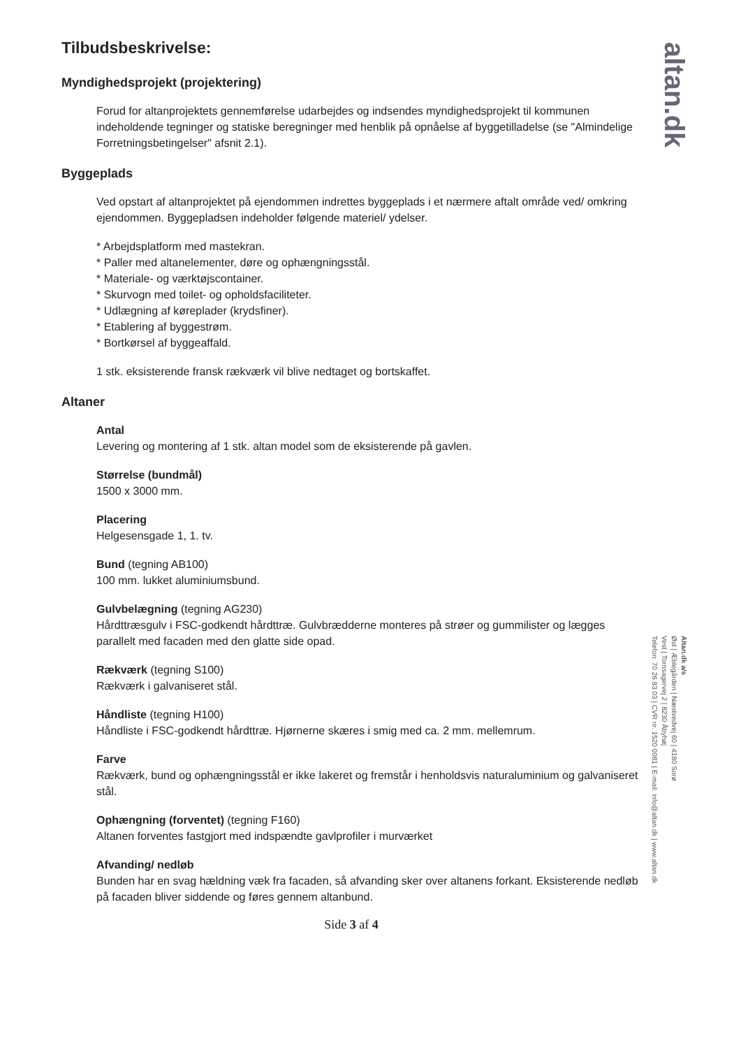altan.dk
Tilbudsbeskrivelse:
Myndighedsprojekt (projektering)
Forud for altanprojektets gennemførelse udarbejdes og indsendes myndighedsprojekt til kommunen indeholdende tegninger og statiske beregninger med henblik på opnåelse af byggetilladelse (se "Almindelige Forretningsbetingelser" afsnit 2.1).
Byggeplads
Ved opstart af altanprojektet på ejendommen indrettes byggeplads i et nærmere aftalt område ved/ omkring ejendommen. Byggepladsen indeholder følgende materiel/ ydelser.
* Arbejdsplatform med mastekran.
* Paller med altanelementer, døre og ophængningsstål.
* Materiale- og værktøjscontainer.
* Skurvogn med toilet- og opholdsfaciliteter.
* Udlægning af køreplader (krydsfiner).
* Etablering af byggestrøm.
* Bortkørsel af byggeaffald.
1 stk. eksisterende fransk rækværk vil blive nedtaget og bortskaffet.
Altaner
Antal
Levering og montering af 1 stk. altan model som de eksisterende på gavlen.
Størrelse (bundmål)
1500 x 3000 mm.
Placering
Helgesensgade 1, 1. tv.
Bund (tegning AB100)
100 mm. lukket aluminiumsbund.
Gulvbelægning (tegning AG230)
Hårdttræsgulv i FSC-godkendt hårdttræ. Gulvbrædderne monteres på strøer og gummilister og lægges parallelt med facaden med den glatte side opad.
Rækværk (tegning S100)
Rækværk i galvaniseret stål.
Håndliste (tegning H100)
Håndliste i FSC-godkendt hårdttræ. Hjørnerne skæres i smig med ca. 2 mm. mellemrum.
Farve
Rækværk, bund og ophængningsstål er ikke lakeret og fremstår i henholdsvis naturaluminium og galvaniseret stål.
Ophængning (forventet) (tegning F160)
Altanen forventes fastgjort med indspændte gavlprofiler i murværket
Afvanding/ nedløb
Bunden har en svag hældning væk fra facaden, så afvanding sker over altanens forkant. Eksisterende nedløb på facaden bliver siddende og føres gennem altanbund.
Side 3 af 4
Altan.dk a/s
Øst | Æblegården | Næstvedvej 60 | 4180 Sorø
Vest | Tornsagervej 2 | 8230 Åbyhøj
Telefon: 70 26 83 03 | CVR nr. 1520 0081 | E-mail: info@altan.dk | www.altan.dk